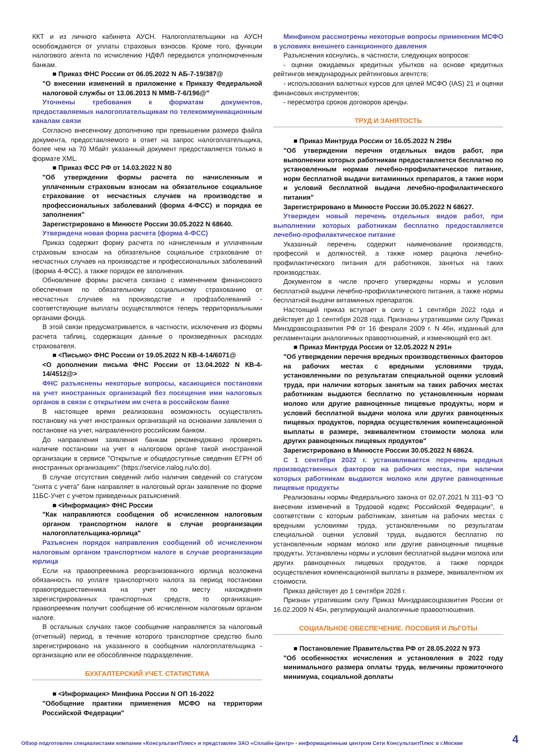ККТ и из личного кабинета АУСН. Налогоплательщики на АУСН освобождаются от уплаты страховых взносов. Кроме того, функции налогового агента по исчислению НДФЛ передаются уполномоченным банкам.
■ Приказ ФНС России от 06.05.2022 N АБ-7-19/387@
"О внесении изменений в приложение к Приказу Федеральной налоговой службы от 13.06.2013 N ММВ-7-6/196@"
Уточнены требования к форматам документов, предоставляемых налогоплательщикам по телекоммуникационным каналам связи
Согласно внесенному дополнению при превышении размера файла документа, предоставляемого в ответ на запрос налогоплательщика, более чем на 70 Мбайт указанный документ предоставляется только в формате XML.
■ Приказ ФСС РФ от 14.03.2022 N 80
"Об утверждении формы расчета по начисленным и уплаченным страховым взносам на обязательное социальное страхование от несчастных случаев на производстве и профессиональных заболеваний (форма 4-ФСС) и порядка ее заполнения"
Зарегистрировано в Минюсте России 30.05.2022 N 68640.
Утверждена новая форма расчета (форма 4-ФСС)
Приказ содержит форму расчета по начисленным и уплаченным страховым взносам на обязательное социальное страхование от несчастных случаев на производстве и профессиональных заболеваний (форма 4-ФСС), а также порядок ее заполнения.
Обновление формы расчета связано с изменением финансового обеспечения по обязательному социальному страхованию от несчастных случаев на производстве и профзаболеваний - соответствующие выплаты осуществляются теперь территориальными органами фонда.
В этой связи предусматривается, в частности, исключение из формы расчета таблиц, содержащих данные о произведенных расходах страхователя.
■ <Письмо> ФНС России от 19.05.2022 N КВ-4-14/6071@
<О дополнении письма ФНС России от 13.04.2022 N КВ-4-14/4512@>
ФНС разъяснены некоторые вопросы, касающиеся постановки на учет иностранных организаций без посещения ими налоговых органов в связи с открытием им счета в российском банке
В настоящее время реализована возможность осуществлять постановку на учет иностранных организаций на основании заявления о постановке на учет, направленного российским банком.
До направления заявления банкам рекомендовано проверять наличие постановки на учет в налоговом органе такой иностранной организации в сервисе "Открытые и общедоступные сведения ЕГРН об иностранных организациях" (https://service.nalog.ru/io.do).
В случае отсутствия сведений либо наличия сведений со статусом "снята с учета" банк направляет в налоговый орган заявление по форме 11БС-Учет с учетом приведенных разъяснений.
■ <Информация> ФНС России
"Как направляются сообщения об исчисленном налоговым органом транспортном налоге в случае реорганизации налогоплательщика-юрлица"
Разъяснен порядок направления сообщений об исчисленном налоговым органом транспортном налоге в случае реорганизации юрлица
Если на правопреемника реорганизованного юрлица возложена обязанность по уплате транспортного налога за период постановки правопредшественника на учет по месту нахождения зарегистрированных транспортных средств, то организация-правопреемник получит сообщение об исчисленном налоговым органом налоге.
В остальных случаях такое сообщение направляется за налоговый (отчетный) период, в течение которого транспортное средство было зарегистрировано на указанного в сообщении налогоплательщика - организацию или ее обособленное подразделение.
БУХГАЛТЕРСКИЙ УЧЕТ. СТАТИСТИКА
■ <Информация> Минфина России N ОП 16-2022
"Обобщение практики применения МСФО на территории Российской Федерации"
Минфином рассмотрены некоторые вопросы применения МСФО в условиях внешнего санкционного давления
Разъяснения коснулись, в частности, следующих вопросов:
- оценки ожидаемых кредитных убытков на основе кредитных рейтингов международных рейтинговых агентств;
- использования валютных курсов для целей МСФО (IAS) 21 и оценки финансовых инструментов;
- пересмотра сроков договоров аренды.
ТРУД И ЗАНЯТОСТЬ
■ Приказ Минтруда России от 16.05.2022 N 298н
"Об утверждении перечня отдельных видов работ, при выполнении которых работникам предоставляется бесплатно по установленным нормам лечебно-профилактическое питание, норм бесплатной выдачи витаминных препаратов, а также норм и условий бесплатной выдачи лечебно-профилактического питания"
Зарегистрировано в Минюсте России 30.05.2022 N 68627.
Утвержден новый перечень отдельных видов работ, при выполнении которых работникам бесплатно предоставляется лечебно-профилактическое питание
Указанный перечень содержит наименование производств, профессий и должностей, а также номер рациона лечебно-профилактического питания для работников, занятых на таких производствах.
Документом в числе прочего утверждены нормы и условия бесплатной выдачи лечебно-профилактического питания, а также нормы бесплатной выдачи витаминных препаратов.
Настоящий приказ вступает в силу с 1 сентября 2022 года и действует до 1 сентября 2028 года. Признаны утратившими силу Приказ Минздравсоцразвития РФ от 16 февраля 2009 г. N 46н, изданный для регламентации аналогичных правоотношений, и изменяющий его акт.
■ Приказ Минтруда России от 12.05.2022 N 291н
"Об утверждении перечня вредных производственных факторов на рабочих местах с вредными условиями труда, установленными по результатам специальной оценки условий труда, при наличии которых занятым на таких рабочих местах работникам выдаются бесплатно по установленным нормам молоко или другие равноценные пищевые продукты, норм и условий бесплатной выдачи молока или других равноценных пищевых продуктов, порядка осуществления компенсационной выплаты в размере, эквивалентном стоимости молока или других равноценных пищевых продуктов"
Зарегистрировано в Минюсте России 30.05.2022 N 68624.
С 1 сентября 2022 г. устанавливается перечень вредных производственных факторов на рабочих местах, при наличии которых работникам выдаются молоко или другие равноценные пищевые продукты
Реализованы нормы Федерального закона от 02.07.2021 N 311-ФЗ "О внесении изменений в Трудовой кодекс Российской Федерации", в соответствии с которым работникам, занятым на рабочих местах с вредными условиями труда, установленными по результатам специальной оценки условий труда, выдаются бесплатно по установленным нормам молоко или другие равноценные пищевые продукты. Установлены нормы и условия бесплатной выдачи молока или других равноценных пищевых продуктов, а также порядок осуществления компенсационной выплаты в размере, эквивалентном их стоимости.
Приказ действует до 1 сентября 2028 г.
Признан утратившим силу Приказ Минздравсоцразвития России от 16.02.2009 N 45н, регулирующий аналогичные правоотношения.
СОЦИАЛЬНОЕ ОБЕСПЕЧЕНИЕ. ПОСОБИЯ И ЛЬГОТЫ
■ Постановление Правительства РФ от 28.05.2022 N 973
"Об особенностях исчисления и установления в 2022 году минимального размера оплаты труда, величины прожиточного минимума, социальной доплаты
Обзор подготовлен специалистами компании «КонсультантПлюс» и представлен ЗАО «Сплайн-Центр» - информационным центром Сети КонсультантПлюс в г.Москве 4